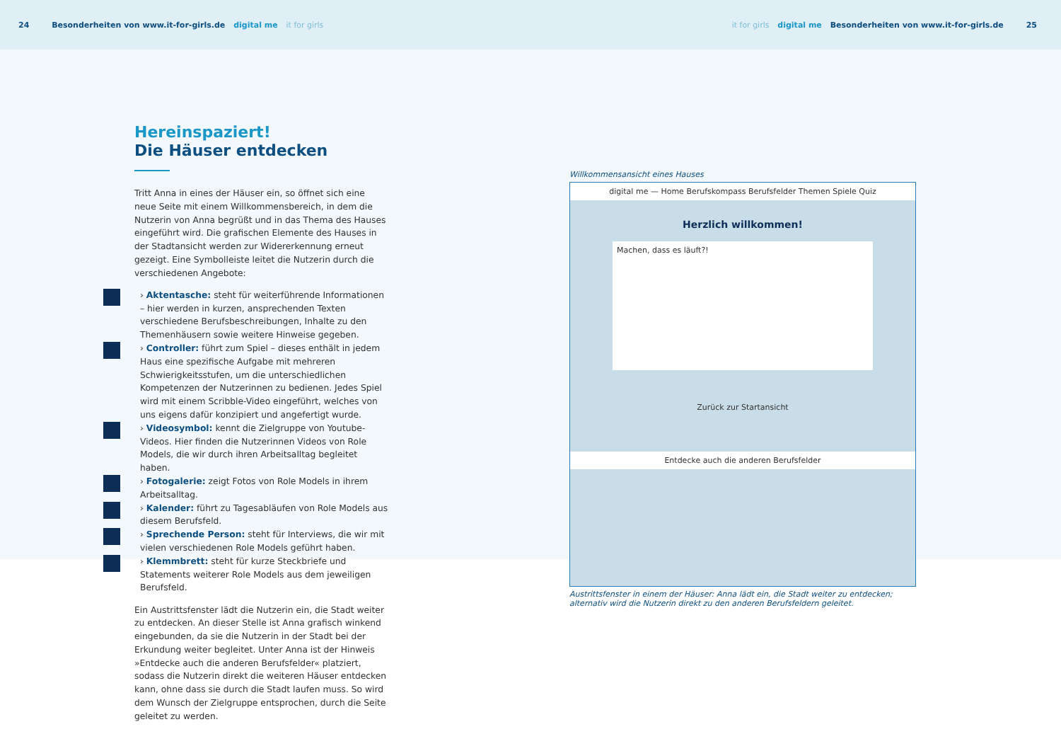24 Besonderheiten von www.it-for-girls.de digital me it for girls
it for girls digital me Besonderheiten von www.it-for-girls.de 25
Hereinspaziert!
Die Häuser entdecken
Tritt Anna in eines der Häuser ein, so öffnet sich eine neue Seite mit einem Willkommensbereich, in dem die Nutzerin von Anna begrüßt und in das Thema des Hauses eingeführt wird. Die grafischen Elemente des Hauses in der Stadtansicht werden zur Widererkennung erneut gezeigt. Eine Symbolleiste leitet die Nutzerin durch die verschiedenen Angebote:
› Aktentasche: steht für weiterführende Informationen – hier werden in kurzen, ansprechenden Texten verschiedene Berufsbeschreibungen, Inhalte zu den Themenhäusern sowie weitere Hinweise gegeben.
› Controller: führt zum Spiel – dieses enthält in jedem Haus eine spezifische Aufgabe mit mehreren Schwierigkeitsstufen, um die unterschiedlichen Kompetenzen der Nutzerinnen zu bedienen. Jedes Spiel wird mit einem Scribble-Video eingeführt, welches von uns eigens dafür konzipiert und angefertigt wurde.
› Videosymbol: kennt die Zielgruppe von Youtube-Videos. Hier finden die Nutzerinnen Videos von Role Models, die wir durch ihren Arbeitsalltag begleitet haben.
› Fotogalerie: zeigt Fotos von Role Models in ihrem Arbeitsalltag.
› Kalender: führt zu Tagesabläufen von Role Models aus diesem Berufsfeld.
› Sprechende Person: steht für Interviews, die wir mit vielen verschiedenen Role Models geführt haben.
› Klemmbrett: steht für kurze Steckbriefe und Statements weiterer Role Models aus dem jeweiligen Berufsfeld.
Ein Austrittsfenster lädt die Nutzerin ein, die Stadt weiter zu entdecken. An dieser Stelle ist Anna grafisch winkend eingebunden, da sie die Nutzerin in der Stadt bei der Erkundung weiter begleitet. Unter Anna ist der Hinweis »Entdecke auch die anderen Berufsfelder« platziert, sodass die Nutzerin direkt die weiteren Häuser entdecken kann, ohne dass sie durch die Stadt laufen muss. So wird dem Wunsch der Zielgruppe entsprochen, durch die Seite geleitet zu werden.
Willkommensansicht eines Hauses
digital me — Home Berufskompass Berufsfelder Themen Spiele Quiz
Herzlich willkommen!
Machen, dass es läuft?!
Zurück zur Startansicht
Entdecke auch die anderen Berufsfelder
Austrittsfenster in einem der Häuser: Anna lädt ein, die Stadt weiter zu entdecken; alternativ wird die Nutzerin direkt zu den anderen Berufsfeldern geleitet.